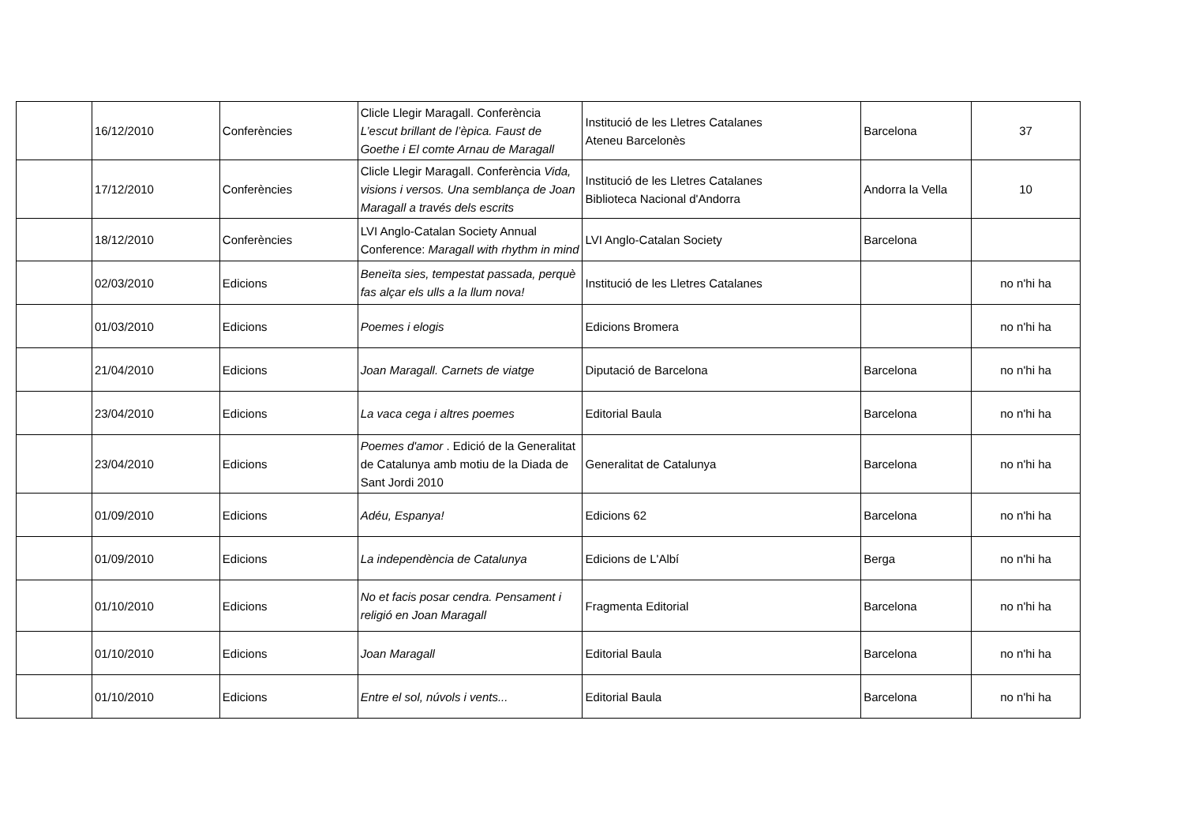| | 16/12/2010 | Conferències | Clicle Llegir Maragall. Conferència L’escut brillant de l’èpica. Faust de Goethe i El comte Arnau de Maragall | Institució de les Lletres Catalanes Ateneu Barcelonès | Barcelona | 37 |
| | 17/12/2010 | Conferències | Clicle Llegir Maragall. Conferència Vida, visions i versos. Una semblança de Joan Maragall a través dels escrits | Institució de les Lletres Catalanes Biblioteca Nacional d'Andorra | Andorra la Vella | 10 |
| | 18/12/2010 | Conferències | LVI Anglo-Catalan Society Annual Conference: Maragall with rhythm in mind | LVI Anglo-Catalan Society | Barcelona | |
| | 02/03/2010 | Edicions | Beneïta sies, tempestat passada, perquè fas alçar els ulls a la llum nova! | Institució de les Lletres Catalanes | | no n'hi ha |
| | 01/03/2010 | Edicions | Poemes i elogis | Edicions Bromera | | no n'hi ha |
| | 21/04/2010 | Edicions | Joan Maragall. Carnets de viatge | Diputació de Barcelona | Barcelona | no n'hi ha |
| | 23/04/2010 | Edicions | La vaca cega i altres poemes | Editorial Baula | Barcelona | no n'hi ha |
| | 23/04/2010 | Edicions | Poemes d'amor . Edició de la Generalitat de Catalunya amb motiu de la Diada de Sant Jordi 2010 | Generalitat de Catalunya | Barcelona | no n'hi ha |
| | 01/09/2010 | Edicions | Adéu, Espanya! | Edicions 62 | Barcelona | no n'hi ha |
| | 01/09/2010 | Edicions | La independència de Catalunya | Edicions de L'Albí | Berga | no n'hi ha |
| | 01/10/2010 | Edicions | No et facis posar cendra. Pensament i religió en Joan Maragall | Fragmenta Editorial | Barcelona | no n'hi ha |
| | 01/10/2010 | Edicions | Joan Maragall | Editorial Baula | Barcelona | no n'hi ha |
| | 01/10/2010 | Edicions | Entre el sol, núvols i vents... | Editorial Baula | Barcelona | no n'hi ha |